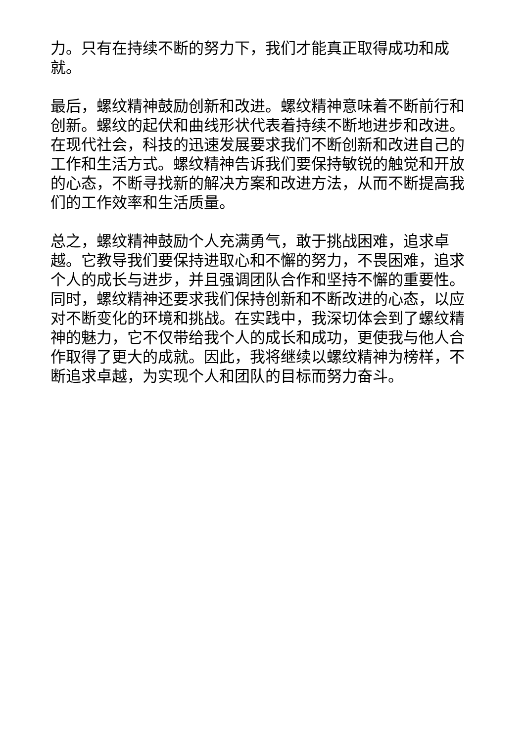力。只有在持续不断的努力下，我们才能真正取得成功和成就。
最后，螺纹精神鼓励创新和改进。螺纹精神意味着不断前行和创新。螺纹的起伏和曲线形状代表着持续不断地进步和改进。在现代社会，科技的迅速发展要求我们不断创新和改进自己的工作和生活方式。螺纹精神告诉我们要保持敏锐的触觉和开放的心态，不断寻找新的解决方案和改进方法，从而不断提高我们的工作效率和生活质量。
总之，螺纹精神鼓励个人充满勇气，敢于挑战困难，追求卓越。它教导我们要保持进取心和不懈的努力，不畏困难，追求个人的成长与进步，并且强调团队合作和坚持不懈的重要性。同时，螺纹精神还要求我们保持创新和不断改进的心态，以应对不断变化的环境和挑战。在实践中，我深切体会到了螺纹精神的魅力，它不仅带给我个人的成长和成功，更使我与他人合作取得了更大的成就。因此，我将继续以螺纹精神为榜样，不断追求卓越，为实现个人和团队的目标而努力奋斗。